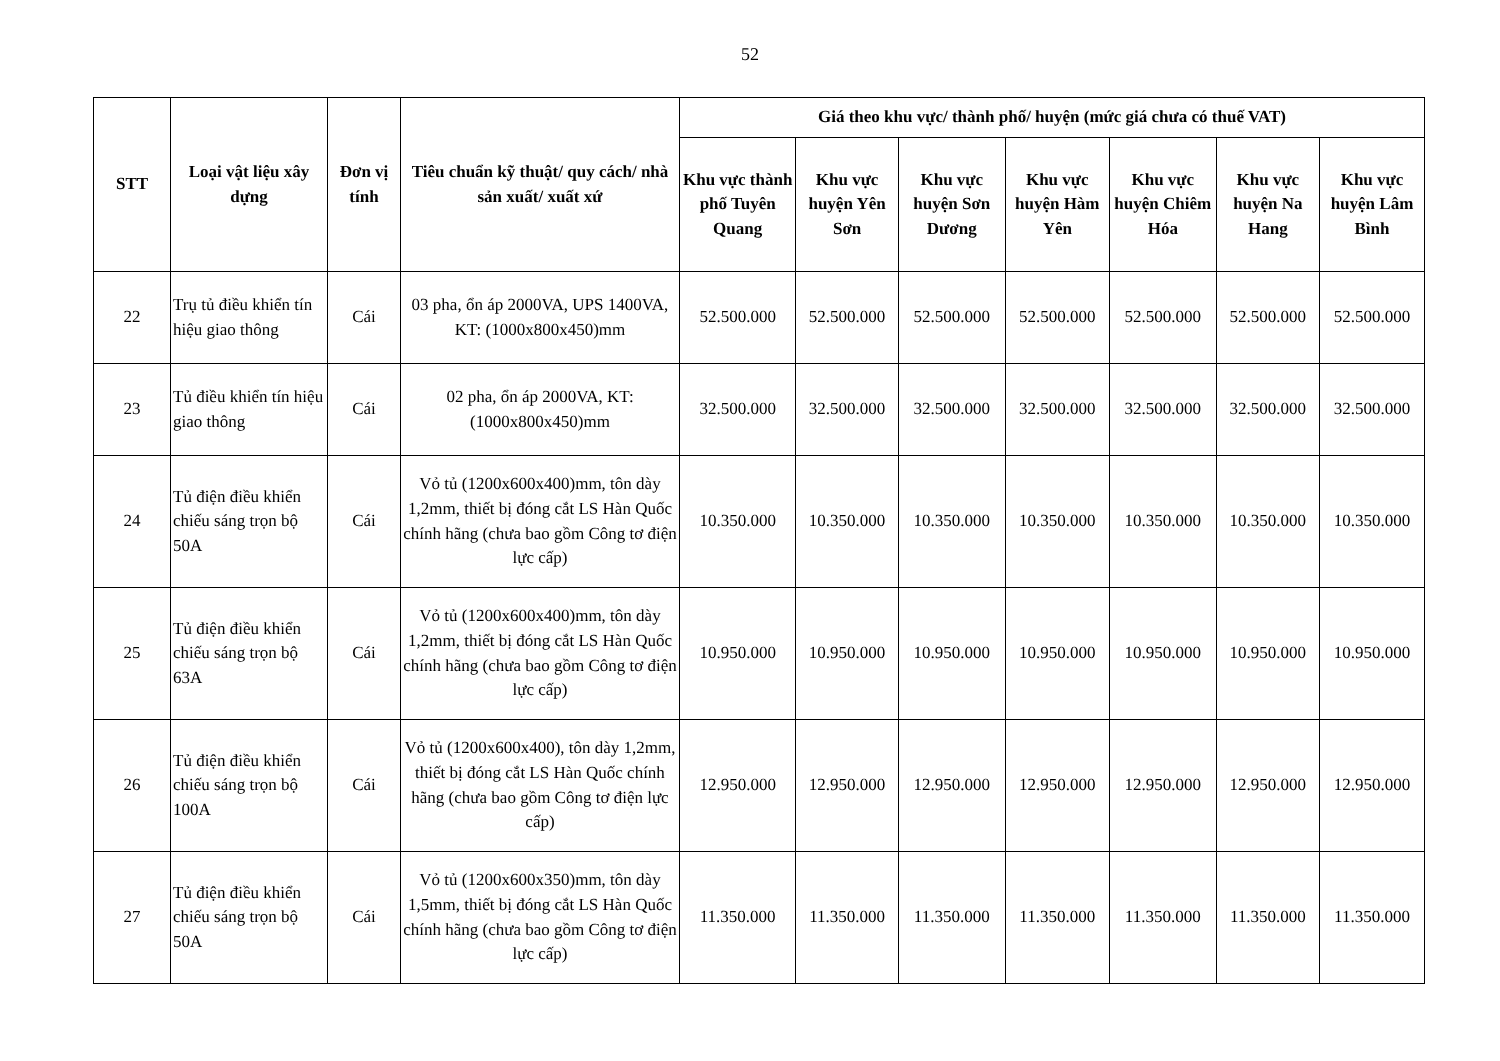52
| STT | Loại vật liệu xây dựng | Đơn vị tính | Tiêu chuẩn kỹ thuật/ quy cách/ nhà sản xuất/ xuất xứ | Giá theo khu vực/ thành phố/ huyện (mức giá chưa có thuế VAT) | | | | | | |
| --- | --- | --- | --- | --- | --- | --- | --- | --- | --- | --- |
| | | | | Khu vực thành phố Tuyên Quang | Khu vực huyện Yên Sơn | Khu vực huyện Sơn Dương | Khu vực huyện Hàm Yên | Khu vực huyện Chiêm Hóa | Khu vực huyện Na Hang | Khu vực huyện Lâm Bình |
| 22 | Trụ tủ điều khiển tín hiệu giao thông | Cái | 03 pha, ổn áp 2000VA, UPS 1400VA, KT: (1000x800x450)mm | 52.500.000 | 52.500.000 | 52.500.000 | 52.500.000 | 52.500.000 | 52.500.000 | 52.500.000 |
| 23 | Tủ điều khiển tín hiệu giao thông | Cái | 02 pha, ổn áp 2000VA, KT: (1000x800x450)mm | 32.500.000 | 32.500.000 | 32.500.000 | 32.500.000 | 32.500.000 | 32.500.000 | 32.500.000 |
| 24 | Tủ điện điều khiển chiếu sáng trọn bộ 50A | Cái | Vỏ tủ (1200x600x400)mm, tôn dày 1,2mm, thiết bị đóng cắt LS Hàn Quốc chính hãng (chưa bao gồm Công tơ điện lực cấp) | 10.350.000 | 10.350.000 | 10.350.000 | 10.350.000 | 10.350.000 | 10.350.000 | 10.350.000 |
| 25 | Tủ điện điều khiển chiếu sáng trọn bộ 63A | Cái | Vỏ tủ (1200x600x400)mm, tôn dày 1,2mm, thiết bị đóng cắt LS Hàn Quốc chính hãng (chưa bao gồm Công tơ điện lực cấp) | 10.950.000 | 10.950.000 | 10.950.000 | 10.950.000 | 10.950.000 | 10.950.000 | 10.950.000 |
| 26 | Tủ điện điều khiển chiếu sáng trọn bộ 100A | Cái | Vỏ tủ (1200x600x400), tôn dày 1,2mm, thiết bị đóng cắt LS Hàn Quốc chính hãng (chưa bao gồm Công tơ điện lực cấp) | 12.950.000 | 12.950.000 | 12.950.000 | 12.950.000 | 12.950.000 | 12.950.000 | 12.950.000 |
| 27 | Tủ điện điều khiển chiếu sáng trọn bộ 50A | Cái | Vỏ tủ (1200x600x350)mm, tôn dày 1,5mm, thiết bị đóng cắt LS Hàn Quốc chính hãng (chưa bao gồm Công tơ điện lực cấp) | 11.350.000 | 11.350.000 | 11.350.000 | 11.350.000 | 11.350.000 | 11.350.000 | 11.350.000 |